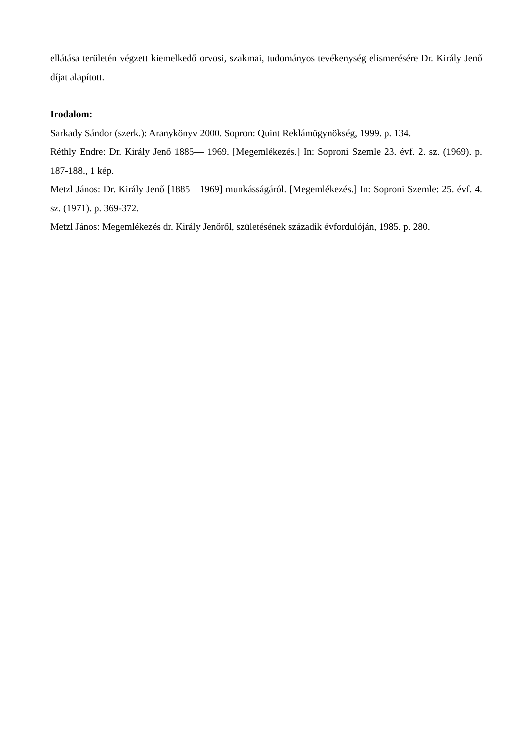ellátása területén végzett kiemelkedő orvosi, szakmai, tudományos tevékenység elismerésére Dr. Király Jenő díjat alapított.
Irodalom:
Sarkady Sándor (szerk.): Aranykönyv 2000. Sopron: Quint Reklámügynökség, 1999. p. 134.
Réthly Endre: Dr. Király Jenő 1885— 1969. [Megemlékezés.] In: Soproni Szemle 23. évf. 2. sz. (1969). p. 187-188., 1 kép.
Metzl János: Dr. Király Jenő [1885—1969] munkásságáról. [Megemlékezés.] In: Soproni Szemle: 25. évf. 4. sz. (1971). p. 369-372.
Metzl János: Megemlékezés dr. Király Jenőről, születésének századik évfordulóján, 1985. p. 280.